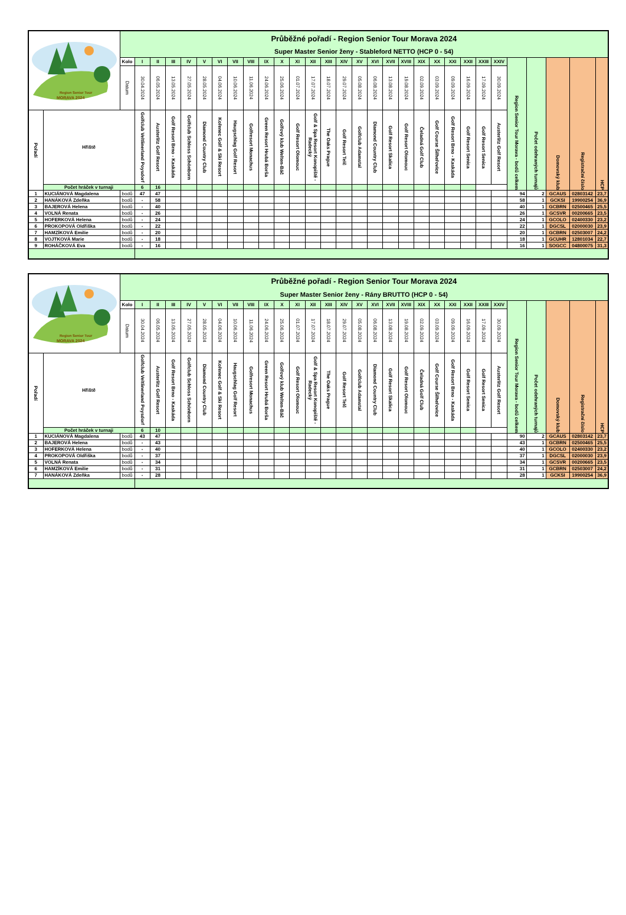| Region Senior Tour MORAVA 2024 | | Průběžné pořadí - Region Senior Tour Morava 2024 | | | | | | | | | | | | | | | | | | | | | | | | | | | | | |
| | | Super Master Senior ženy - Stableford NETTO (HCP 0 - 54) | | | | | | | | | | | | | | | | | | | | | | | | | | | | | |
| | | Kolo | I | II | III | IV | V | VI | VII | VIII | IX | X | XI | XII | XIII | XIV | XV | XVI | XVII | XVIII | XIX | XX | XXI | XXII | XXIII | XXIV | Region Senior Tour Morava - bodů celkem | Počet odehraných turnajů | Domovský klub | Registrační číslo | HCP |
| | | Datum | 30.04.2024 | 06.05.2024 | 13.05.2024 | 27.05.2024 | 28.05.2024 | 04.06.2024 | 10.06.2024 | 11.06.2024 | 24.06.2024 | 25.06.2024 | 01.07.2024 | 17.07.2024 | 18.07.2024 | 29.07.2024 | 05.08.2024 | 06.08.2024 | 13.08.2024 | 19.08.2024 | 02.09.2024 | 03.09.2024 | 09.09.2024 | 16.09.2024 | 17.09.2024 | 30.09.2024 | | | | | |
| Pořadí | Hřiště | | Golfclub Veltlinerland Poysdorf | Austerlitz Golf Resort | Golf Resort Brno - Kaskáda | Golfclub Schloss Schönborn | Diamond Country Club | Kořenec Golf & Ski Resort | Haugschlag Golf Resort | Golfresort Monachus | Green Resort Hrubá Borša | Golfový klub Welten-Báč | Golf Resort Olomouc | Golf & Spa Resort Konopiště - Radecký | The Oaks Prague | Golf Resort Telč | Golfclub Adamstal | Diamond Country Club | Golf Resort Skalica | Golf Resort Olomouc | Čeladná Golf Club | Golf Course Šilheřovice | Golf Resort Brno - Kaskáda | Golf Resort Senica | Golf Resort Senica | Austerlitz Golf Resort | | | | | |
| | Počet hráček v turnaji | | 6 | 16 | | | | | | | | | | | | | | | | | | | | | | | | | | | |
| 1 | KUCIÁNOVÁ Magdalena | bodů | 47 | 47 | | | | | | | | | | | | | | | | | | | | | | | 94 | 2 | GCAUS | 02803142 | 23,7 |
| 2 | HANÁKOVÁ Zdeňka | bodů | - | 58 | | | | | | | | | | | | | | | | | | | | | | | 58 | 1 | GCKSI | 19900254 | 36,9 |
| 3 | BAJEROVÁ Helena | bodů | - | 40 | | | | | | | | | | | | | | | | | | | | | | | 40 | 1 | GCBRN | 02500465 | 25,5 |
| 4 | VOLNÁ Renata | bodů | - | 26 | | | | | | | | | | | | | | | | | | | | | | | 26 | 1 | GCSVR | 00200665 | 23,5 |
| 5 | HOFERKOVÁ Helena | bodů | - | 24 | | | | | | | | | | | | | | | | | | | | | | | 24 | 1 | GCOLO | 02400330 | 23,2 |
| 6 | PROKOPOVÁ Oldřiška | bodů | - | 22 | | | | | | | | | | | | | | | | | | | | | | | 22 | 1 | DGCSL | 02000030 | 23,9 |
| 7 | HAMZÍKOVÁ Emilie | bodů | - | 20 | | | | | | | | | | | | | | | | | | | | | | | 20 | 1 | GCBRN | 02503007 | 24,2 |
| 8 | VOJTKOVÁ Marie | bodů | - | 18 | | | | | | | | | | | | | | | | | | | | | | | 18 | 1 | GCUHR | 12801034 | 22,7 |
| 9 | ROHÁČKOVÁ Eva | bodů | - | 16 | | | | | | | | | | | | | | | | | | | | | | | 16 | 1 | SOGCC | 04800075 | 31,3 |
| Region Senior Tour MORAVA 2024 | | Průběžné pořadí - Region Senior Tour Morava 2024 | | | | | | | | | | | | | | | | | | | | | | | | | | | | | |
| | | Super Master Senior ženy - Rány BRUTTO (HCP 0 - 54) | | | | | | | | | | | | | | | | | | | | | | | | | | | | | |
| | | Kolo | I | II | III | IV | V | VI | VII | VIII | IX | X | XI | XII | XIII | XIV | XV | XVI | XVII | XVIII | XIX | XX | XXI | XXII | XXIII | XXIV | Region Senior Tour Morava - bodů celkem | Počet odehraných turnajů | Domovský klub | Registrační číslo | HCP |
| | | Datum | 30.04.2024 | 06.05.2024 | 13.05.2024 | 27.05.2024 | 28.05.2024 | 04.06.2024 | 10.06.2024 | 11.06.2024 | 24.06.2024 | 25.06.2024 | 01.07.2024 | 17.07.2024 | 18.07.2024 | 29.07.2024 | 05.08.2024 | 06.08.2024 | 13.08.2024 | 19.08.2024 | 02.09.2024 | 03.09.2024 | 09.09.2024 | 16.09.2024 | 17.09.2024 | 30.09.2024 | | | | | |
| Pořadí | Hřiště | | Golfclub Veltlinerland Poysdorf | Austerlitz Golf Resort | Golf Resort Brno - Kaskáda | Golfclub Schloss Schönborn | Diamond Country Club | Kořenec Golf & Ski Resort | Haugschlag Golf Resort | Golfresort Monachus | Green Resort Hrubá Borša | Golfový klub Welten-Báč | Golf Resort Olomouc | Golf & Spa Resort Konopiště - Radecký | The Oaks Prague | Golf Resort Telč | Golfclub Adamstal | Diamond Country Club | Golf Resort Skalica | Golf Resort Olomouc | Čeladná Golf Club | Golf Course Šilheřovice | Golf Resort Brno - Kaskáda | Golf Resort Senica | Golf Resort Senica | Austerlitz Golf Resort | | | | | |
| | Počet hráček v turnaji | | 6 | 10 | | | | | | | | | | | | | | | | | | | | | | | | | | | |
| 1 | KUCIÁNOVÁ Magdalena | bodů | 43 | 47 | | | | | | | | | | | | | | | | | | | | | | | 90 | 2 | GCAUS | 02803142 | 23,7 |
| 2 | BAJEROVÁ Helena | bodů | - | 43 | | | | | | | | | | | | | | | | | | | | | | | 43 | 1 | GCBRN | 02500465 | 25,5 |
| 3 | HOFERKOVÁ Helena | bodů | - | 40 | | | | | | | | | | | | | | | | | | | | | | | 40 | 1 | GCOLO | 02400330 | 23,2 |
| 4 | PROKOPOVÁ Oldřiška | bodů | - | 37 | | | | | | | | | | | | | | | | | | | | | | | 37 | 1 | DGCSL | 02000030 | 23,9 |
| 5 | VOLNÁ Renata | bodů | - | 34 | | | | | | | | | | | | | | | | | | | | | | | 34 | 1 | GCSVR | 00200665 | 23,5 |
| 6 | HAMZÍKOVÁ Emilie | bodů | - | 31 | | | | | | | | | | | | | | | | | | | | | | | 31 | 1 | GCBRN | 02503007 | 24,2 |
| 7 | HANÁKOVÁ Zdeňka | bodů | - | 28 | | | | | | | | | | | | | | | | | | | | | | | 28 | 1 | GCKSI | 19900254 | 36,9 |